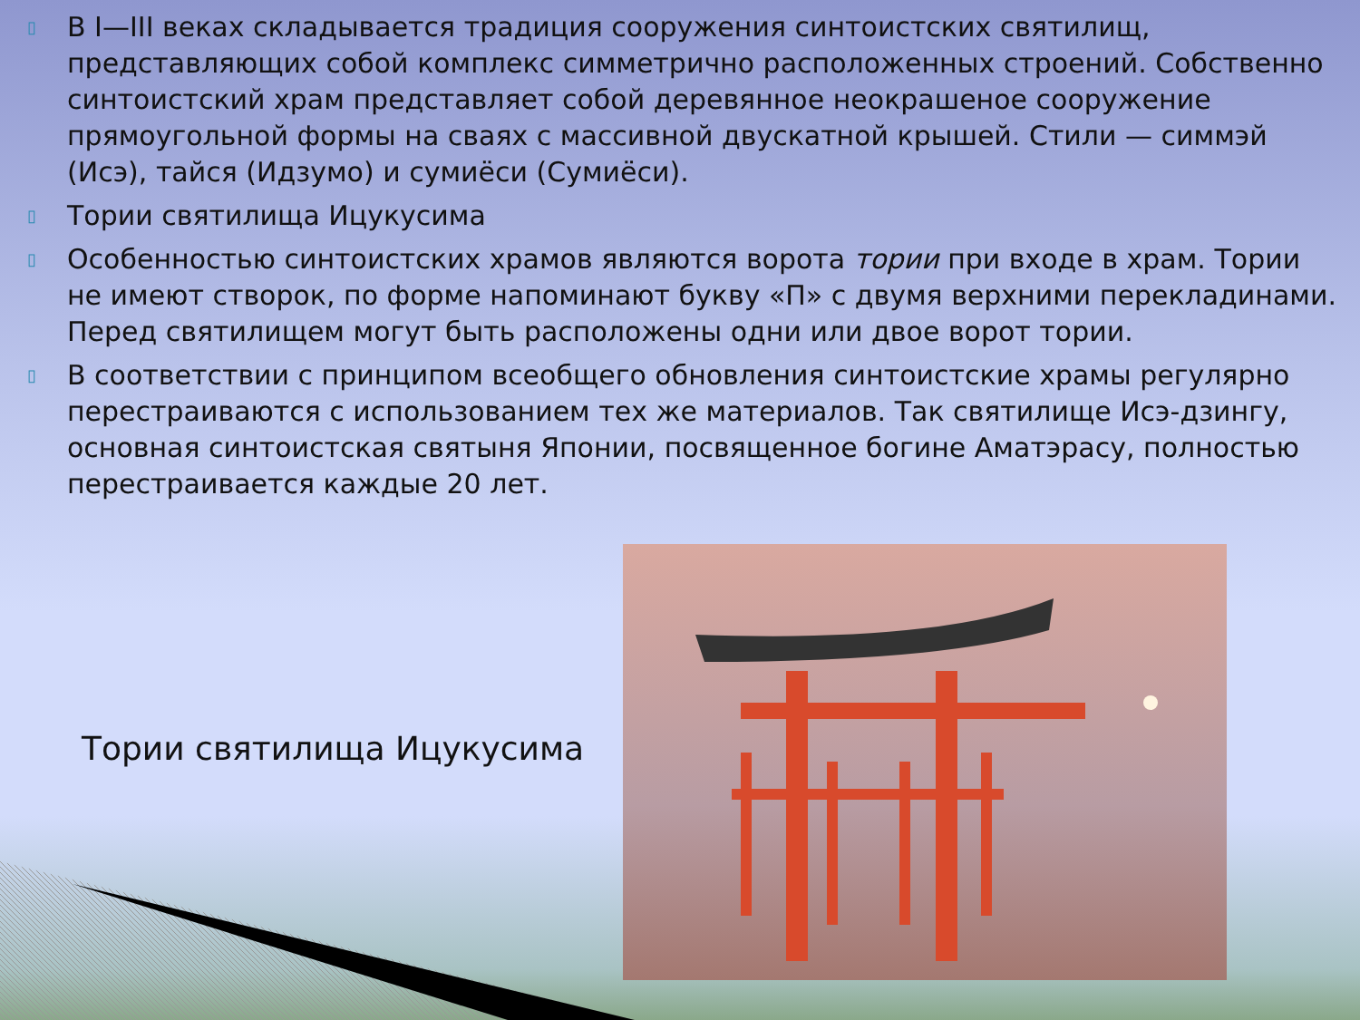▯ В I—III веках складывается традиция сооружения синтоистских святилищ, представляющих собой комплекс симметрично расположенных строений. Собственно синтоистский храм представляет собой деревянное неокрашеное сооружение прямоугольной формы на сваях с массивной двускатной крышей. Стили — симмэй (Исэ), тайся (Идзумо) и сумиёси (Сумиёси).
▯ Тории святилища Ицукусима
▯ Особенностью синтоистских храмов являются ворота тории при входе в храм. Тории не имеют створок, по форме напоминают букву «П» с двумя верхними перекладинами. Перед святилищем могут быть расположены одни или двое ворот тории.
▯ В соответствии с принципом всеобщего обновления синтоистские храмы регулярно перестраиваются с использованием тех же материалов. Так святилище Исэ-дзингу, основная синтоистская святыня Японии, посвященное богине Аматэрасу, полностью перестраивается каждые 20 лет.
Тории святилища Ицукусима